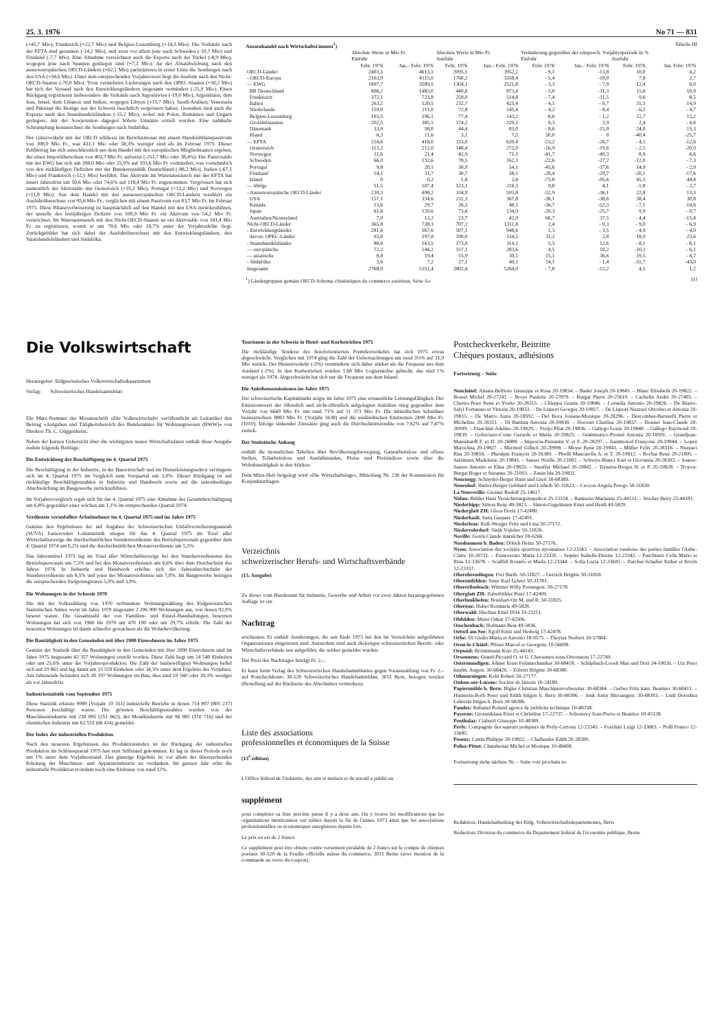25. 3. 1976 No 71 — 831
(+45,7 Mio), Frankreich (+22,7 Mio) und Belgien-Luxemburg (+14,3 Mio). Die Verkäufe nach der EFTA sind gesunken (-14,2 Mio), und zwar vor allem jene nach Schweden (-10,7 Mio) und Finnland (-7,7 Mio). Eine Abnahme verzeichnen auch die Exporte nach der Türkei (-8,9 Mio), wogegen jene nach Spanien gestiegen sind (+7,3 Mio). An der Absatzbelebung nach den aussereuropäischen OECD-Ländern (+62,1 Mio) partizipieren in erster Linie die Sendungen nach den USA (+58,6 Mio). Unter dem entsprechenden Vorjahreswert liegt die Ausfuhr nach den Nicht-OECD-Staaten (-70,0 Mio). Trotz vermehrten Lieferungen nach den OPEC-Staaten (+30,2 Mio) hat sich der Versand nach den Entwicklungsländern insgesamt vermindert (-25,9 Mio). Einen Rückgang registrieren insbesondere die Verkäufe nach Jugoslawien (-19,0 Mio), Argentinien, dem Iran, Israel, dem Libanon und Indien, wogegen Libyen (+15,7 Mio), Saudi-Arabien, Venezuela und Pakistan die Bezüge aus der Schweiz beachtlich vergrössert haben. Gesunken sind auch die Exporte nach den Staatshandelsländern (-15,2 Mio), wobei mit Polen, Rumänien und Ungarn geringere, mit der Sowjetunion dagegen höhere Umsätze erzielt wurden. Eine namhafte Schrumpfung kennzeichnet die Sendungen nach Südafrika.
Der Güterverkehr mit der OECD schliesst im Berichtsmonat mit einem Handelsbilanzpassivum von 308,0 Mio Fr., was 431,1 Mio oder 58,3% weniger sind als im Februar 1975. Dieser Fehlbetrag hat sich ausschliesslich aus dem Handel mit den europäischen Mitgliedstaaten ergeben, der einen Importüberschuss von 403,7 Mio Fr. aufweist (-251,7 Mio oder 38,4%). Der Passivsaldo mit der EWG hat sich um 208,0 Mio oder 25,9% auf 593,6 Mio Fr. vermindert, was vornehmlich von den rückläufigen Defiziten mit der Bundesrepublik Deutschland (-88,2 Mio), Italien (-67,1 Mio) und Frankreich (-52,5 Mio) herrührt. Das Aktivum im Warenaustausch mit der EFTA hat innert Jahresfrist um 50,6 Mio oder 74,6% auf 118,4 Mio Fr. zugenommen. Vergrössert hat sich namentlich der Aktivsaldo mit Oesterreich (+19,3 Mio), Portugal (+12,2 Mio) und Norwegen (+11,8 Mio). Aus dem Handel mit den aussereuropäischen OECD-Ländern resultiert ein Ausfuhrüberschuss von 95,6 Mio Fr., verglichen mit einem Passivum von 83,7 Mio Fr. im Februar 1975. Diese Bilanzverbesserung ist hauptsächlich auf den Handel mit den USA zurückzuführen, der anstelle des letztjährigen Defizits von 100,9 Mio Fr. ein Aktivum von 54,2 Mio Fr. verzeichnet. Im Warenaustausch mit den Nicht-OECD-Staaten ist ein Aktivsaldo von 341,4 Mio Fr. zu registrieren, womit er um 78,6 Mio oder 18,7% unter der Vorjahreshöhe liegt. Zurückgebildet hat sich dabei der Ausfuhrüberschuss mit den Entwicklungsländern, den Staatshandelsländern und Südafrika.
Aussenhandel nach Wirtschaftsräumen<sup>1</sup>) Tabelle III
| | Absolute Werte in Mio Fr. | | Absolute Werte in Mio Fr. | | Veränderung gegenüber der entsprech. Vorjahresperiode in % | | | |
| --- | --- | --- | --- | --- | --- | --- | --- | --- |
| | Einfuhr | | Ausfuhr | | Einfuhr | | Ausfuhr | |
| | Febr. 1976 | Jan.– Febr. 1976 | Febr. 1976 | Jan.– Febr. 1976 | Febr. 1976 | Jan.– Febr. 1976 | Febr. 1976 | Jan. Febr. 1976 |
| OECD-Länder | 2403,1 | 4613,1 | 2095,1 | 3952,2 | - 9,1 | -13,8 | 10,0 | 4,2 |
| - OECD-Europa | 2163,9 | 4115,0 | 1760,2 | 3358,4 | - 5,4 | -10,0 | 7,8 | 2,7 |
| — EWG | 1897,7 | 3589,5 | 1304,1 | 2521,8 | - 3,3 | - 7,9 | 12,4 | 8,0 |
| BR Deutschland | 806,2 | 1483,0 | 440,6 | 873,4 | - 5,0 | -11,3 | 11,6 | 10,9 |
| Frankreich | 372,1 | 723,8 | 259,0 | 514,8 | - 7,4 | -11,5 | 9,6 | 8,5 |
| Italien | 263,2 | 520,5 | 232,7 | 425,4 | - 4,1 | - 0,7 | 31,5 | 14,9 |
| Niederlande | 110,0 | 211,0 | 72,8 | 145,4 | - 4,2 | - 8,4 | - 6,2 | - 4,7 |
| Belgien-Luxemburg | 103,5 | 196,1 | 77,4 | 143,2 | 8,6 | - 1,2 | 22,7 | 15,2 |
| Grossbritannien | 202,5 | 385,5 | 174,2 | 329,1 | 9,3 | 2,9 | 2,4 | - 4,6 |
| Dänemark | 33,9 | 58,0 | 44,4 | 83,0 | - 8,6 | -15,9 | 24,0 | 15,3 |
| Irland | 6,3 | 11,6 | 3,1 | 7,5 | 50,0 | 0 | -40,4 | -25,7 |
| — EFTA | 214,6 | 418,0 | 333,0 | 620,4 | -23,2 | -26,7 | - 4,1 | -12,6 |
| Oesterreich | 113,2 | 212,0 | 148,4 | 272,0 | -16,9 | -19,6 | - 2,5 | -20,0 |
| Norwegen | 11,6 | 21,4 | 42,9 | 71,1 | -41,7 | -49,3 | 8,9 | 6,6 |
| Schweden | 66,0 | 132,6 | 78,5 | 162,1 | -22,6 | -27,2 | -12,0 | - 7,3 |
| Portugal | 9,8 | 20,1 | 30,9 | 54,1 | -45,6 | -37,6 | 14,9 | - 2,9 |
| Finnland | 14,1 | 31,7 | 30,7 | 58,5 | -28,4 | -29,7 | -20,1 | -17,6 |
| Island | 0 | 0,2 | 1,6 | 2,6 | -73,8 | -95,6 | 45,5 | 44,4 |
| — übrige | 51,5 | 107,4 | 123,1 | 216,3 | 9,8 | 4,1 | -1,8 | - 3,7 |
| - Aussereuropäische OECD-Länder | 239,3 | 498,2 | 334,9 | 593,8 | -32,9 | -36,1 | 22,8 | 13,3 |
| USA | 157,1 | 334,6 | 211,3 | 367,8 | -38,1 | -38,6 | 38,4 | 30,8 |
| Kanada | 13,6 | 29,7 | 26,3 | 48,1 | -36,7 | -52,3 | - 7,1 | -14,6 |
| Japan | 61,6 | 120,6 | 73,6 | 134,9 | -20,3 | -25,7 | 9,9 | - 0,7 |
| Australien/Neuseeland | 7,0 | 13,2 | 23,7 | 42,9 | 66,7 | 37,5 | - 4,4 | -15,4 |
| Nicht-OECD-Länder | 365,8 | 738,3 | 707,2 | 1311,8 | 2,4 | - 0,3 | - 9,0 | - 6,9 |
| - Entwicklungsländer | 281,6 | 567,6 | 507,1 | 948,6 | 1,3 | - 3,5 | - 4,9 | - 4,0 |
| davon: OPEC-Länder | 93,8 | 197,8 | 190,0 | 334,5 | 31,2 | 2,8 | 18,9 | 23,6 |
| - Staatshandelsländer | 80,6 | 163,5 | 173,0 | 314,1 | 5,5 | 12,6 | - 8,1 | - 6,1 |
| — europäische | 72,2 | 144,2 | 157,1 | 283,6 | 4,5 | 10,2 | -10,2 | - 6,1 |
| — asiatische | 8,4 | 19,4 | 15,9 | 30,5 | 15,1 | 36,6 | 19,5 | - 6,7 |
| - Südafrika | 3,6 | 7,2 | 27,1 | 49,1 | 24,1 | - 1,4 | -51,7 | -43,0 |
| Insgesamt | 2768,9 | 5351,4 | 2802,4 | 5264,0 | - 7,8 | -12,2 | 4,5 | 1,2 |
<sup>1</sup>) Ländergruppen gemäss OECD-Schema «Statistiques du commerce extérieur, Série A» (z)
Die Volkswirtschaft
Herausgeber: Eidgenössisches Volkswirtschaftsdepartement
Verlag: Schweizerisches Handelsamtsblatt
Die März-Nummer der Monatsschrift «Die Volkswirtschaft» veröffentlicht als Leitartikel den Beitrag «Aufgaben und Tätigkeitsbereich des Bundesamtes für Wohnungswesen (BWW)» von Direktor Th. C. Güggenheim.
Neben der kurzen Uebersicht über die wichtigsten neuen Wirtschaftsdaten enthält diese Ausgabe zudem folgende Beiträge:
Die Entwicklung der Beschäftigung im 4. Quartal 1975
Die Beschäftigung in der Industrie, in der Bauwirtschaft und im Dienstleistungssektor verringerte sich im 4. Quartal 1975 im Vergleich zum Vorquartal um 3,0%. Dieser Rückgang ist auf rückläufige Beschäftigtenzahlen in Industrie und Handwerk sowie auf die saisonbedingte Abschwächung im Baugewerbe zurückzuführen.
Im Vorjahresvergleich ergab sich für das 4. Quartal 1975 eine Abnahme der Gesamtbeschäftigung um 6,8% gegenüber einer solchen um 1,1% im entsprechenden Quartal 1974.
Verdienste verunfallter Arbeitnehmer im 4. Quartal 1975 und im Jahre 1975
Gemäss den Ergebnissen der auf Angaben der Schweizerischen Unfallversicherungsanstalt (SUVA) basierenden Lohnstatistik stiegen für das 4. Quartal 1975 im Total aller Wirtschaftszweige die durchschnittlichen Stundenverdienste des Betriebspersonals gegenüber dem 4. Quartal 1974 um 6,2% und die durchschnittlichen Monatsverdienste um 5,5%.
Das Jahresmittel 1975 lag im Total aller Wirtschaftszweige bei den Stundenverdiensten des Betriebspersonals um 7,5% und bei den Monatsverdiensten um 6,6% über dem Durchschnitt des Jahres 1974. In Industrie und Handwerk erhöhte sich der Jahresdurchschnitt der Stundenverdienste um 8,5% und jener der Monatsverdienste um 7,0%. Im Baugewerbe betrugen die entsprechenden Steigerungsraten 5,9% und 3,9%.
Die Wohnungen in der Schweiz 1970
Die mit der Volkszählung von 1970 verbundene Wohnungszählung des Eidgenössischen Statistischen Amtes weist im Jahre 1970 insgesamt 2 206 900 Wohnungen aus, von denen 92,9% besetzt waren. Die Gesamtzahl der von Familien- und Einzel-Haushaltungen besetzten Wohnungen hat sich von 1960 bis 1970 um 470 100 oder um 29,7% erhöht. Die Zahl der besetzten Wohnungen ist damit schneller gewachsen als die Wohnbevölkerung.
Die Bautätigkeit in den Gemeinden mit über 2000 Einwohnern im Jahre 1975
Gemäss der Statistik über die Bautätigkeit in den Gemeinden mit über 2000 Einwohnern sind im Jahre 1975 insgesamt 42 357 Wohnungen erstellt worden. Diese Zahl liegt um 14 540 Einheiten oder um 25,6% unter der Vorjahresproduktion. Die Zahl der baubewilligten Wohnungen belief sich auf 29 863 und lag damit um 15 559 Einheiten oder 34,3% unter dem Ergebnis des Vorjahres. Am Jahresende befanden sich 30 197 Wohnungen im Bau, dies sind 19 560 oder 39,3% weniger als vor Jahresfrist.
Industriestatistik vom September 1975
Diese Statistik erfasste 9989 (Vorjahr 10 351) industrielle Betriebe in denen 714 897 (805 237) Personen beschäftigt waren. Die grössten Beschäftigtenzahlen wurden von der Maschinenindustrie mit 230 895 (251 662), der Metallindustrie mit 96 081 (110 716) und der chemischen Industrie mit 63 533 (66 414) gemeldet.
Der Index der industriellen Produktion
Nach den neuesten Ergebnissen des Produktionsindex ist der Rückgang der industriellen Produktion im Schlussquartal 1975 fast zum Stillstand gekommen. Er lag in dieser Periode noch um 1% unter dem Vorjahresstand. Das günstige Ergebnis ist vor allem der überraschenden Erholung der Maschinen- und Apparateindustrie zu verdanken. Im ganzen Jahr erlitt die industrielle Produktion trotzdem noch eine Einbusse von rund 12%.
Tourismus in der Schweiz in Hotel- und Kurbetrieben 1975
Die rückläufige Tendenz des hotelorientierten Fremdenverkehrs hat sich 1975 etwas abgeschwächt. Verglichen mit 1974 ging die Zahl der Uebernachtungen um rund 3½% auf 31,9 Mio zurück. Der Binnenverkehr (-5%) verminderte sich daher stärker als die Frequenz aus dem Ausland (-2%). In den Kurbetrieben wurden 1,68 Mio Logiernächte gebucht, das sind 1% weniger als 1974. Abgeschwächt hat sich nur die Frequenz aus dem Inland.
Die Anleihensemissionen im Jahre 1975
Der schweizerische Kapitalmarkt zeigte im Jahre 1975 eine erstaunliche Leistungsfähigkeit. Der Emissionswert der öffentlich und nicht-öffentlich aufgelegten Anleihen stieg gegenüber dem Vorjahr von 6649 Mio Fr. um rund 71% auf 11 373 Mio Fr. Die inländischen Schuldner beanspruchten 8883 Mio Fr. (Vorjahr 5638) und die ausländischen Emittenten 2490 Mio Fr. (1010). Infolge sinkender Zinssätze ging auch die Durchschnittsrendite von 7,62% auf 7,47% zurück.
Der Statistische Anhang
enthält die monatlichen Tabellen über Bevölkerungsbewegung, Ganzarbeitslose und offene Stellen, Teilarbeitslose und Ausfallstunden, Preise und Preisindices sowie über die Wohnbautätigkeit in den Städten.
Dem März-Heft beigelegt wird «Die Wirtschaftslage», Mitteilung Nr. 238 der Kommission für Konjunkturfragen.
Verzeichnis
schweizerischer Berufs- und Wirtschaftsverbände
(13. Ausgabe)
Zu dieser vom Bundesamt für Industrie, Gewerbe und Arbeit vor zwei Jahren herausgegebenen Auflage ist ein
Nachtrag
erschienen. Er enthält Aenderungen, die seit Ende 1973 bei den im Verzeichnis aufgeführten Organisationen eingetreten sind. Ausserdem sind auch diejenigen schweizerischen Berufs- oder Wirtschaftsverbände neu aufgeführt, die seither gemeldet wurden.
Der Preis des Nachtrages beträgt Fr. 2.–.
Er kann beim Verlag des Schweizerischen Handelsamtsblattes gegen Vorauszahlung von Fr. 2.– auf Postcheckkonto 30-520 Schweizerisches Handelsamtsblatt, 3011 Bern, bezogen werden (Bestellung auf der Rückseite des Abschnittes vermerken).
Liste des associations
professionnelles et économiques de la Suisse
(13<sup>e</sup> édition)
L'Office fédéral de l'industrie, des arts et métiers et du travail a publié un
supplément
pour compléter sa liste précitée parue il y a deux ans. On y trouve les modifications que les organisations mentionnées ont subies depuis la fin de l'année 1973 ainsi que les associations professionnelles ou économiques enregistrées depuis lors.
Le prix en est de 2 francs.
Ce supplément peut être obtenu contre versement préalable de 2 francs sur le compte de chèques postaux 30-520 de la Feuille officielle suisse du commerce, 3011 Berne (avec mention de la commande au verso du coupon).
Postcheckverkehr, Beitritte
Chèques postaux, adhésions
Fortsetzung – Suite
Neuchâtel: Amara-Belfiore Giuseppe et Rosa 20-19834. – Bader Joseph 20-19845. – Blanc Elisabeth 20-19822. – Bosset Michel 20-27241. – Broye Paulette 20-27879. – Burgat Pierre 20-25610. – Cachelin André 20-27405. – Cherno-Peter René et Yvette 20-28315. – Chieppa Grazia 20-19846. – Cornella Antonio 20-19826. – De Biasio-Salvi Fortunato et Vittoria 20-19833. – De Liquori Georges 20-19817. – De Liquori-Nuzzaci Ottorino et Antonia 20-19815. – De Marco Anna 20-18592. – Del Boca Josiane-Monique 20-28296. – Descombes-Baruselli Pierre et Micheline 20-28311. – Di Battista Antonia 20-19838. – Docourt Charline 20-19837. – Donner Jean-Claude 20-20999. – Franchini Adelmo 20-19829. – Freijo Pilar 20-19836. – Gallego Louis 20-19840. – Gallego Raymond 20-19839. – Golisciano-Conte Gerardo et Maria 20-19825. – Grammatico-Protasi Antonia 20-18591. – Grandjean-Manssharđt F. et H. 20-26889. – Impescia-Passanisi V. et F. 20-28297. – Jeanmonod Françoise 20-19844. – Lopez Marcelina 20-19827. – Mermod Gilbert 20-20998. – Meyer René 20-19843. – Müller Félix 20-28316. – Nuzzaci Rita 20-19816. – Pheulpin François 20-16389. – Pirelli Mancarella A. et T. 20-19812. – Rochat René 20-21005. – Salzmann Madeleine 20-19841. – Sauser Noëlle 20-21002. – Schwyn-Bianci Kurt et Giovanna 20-28303. – Soares-Santos Antonio et Elisa 20-19835. – Stauffer Michael 20-19842. – Teixeira-Borges H. et P. 20-19828. – Troyon-Burgat Roger et Suzanne 20-21003. – Zanin Ida 20-19831.
Neuenegg: Schnyder-Berger Hans und Greti 30-68389.
Neuenhof: Basler-Herger Gebhard und Lisbeth 50-31823. – Ceccon Angela Perego 50-31830.
La Neuveville: Greiner Rudolf 25-14617.
Nidau: Bühler Hans Versicherungsinspektor 25-13354. – Ramseier Marianne 25-44133. – Stocker Betty 25-44181.
Niederbipp: Simon René 49-5823. – Simon-Gugelmann Ernst und Heidi 49-5829.
Niederglatt ZH: Gloor Doris 17-42480.
Niederhasli: Satta Gaspare 17-42491.
Niederlenz: Kull-Wenger Fritz und Lina 50-27172.
Niederrohrdorf: Sinik Vojislav 50-31826.
Noville: Gonin Claude maraîcher 18-6266.
Nussbaumen b. Baden: Döbeli Heinz 50-27176.
Nyon: Association des sociétés sportives nyonnaises 12-23343. – Association vaudoise des petites familles l'Aube-Claire 10-26711. – Francescato Maria 12-23335. – Jaquier Isabelle-Denise 12-23342. – Puschiasis Cella Mario et Rina 12-33678. – Scaffidi Rosario et Maria 12-23344. – Sofia Lucia 12-33681. – Zurcher-Schaller Esther et Erwin 12-23357.
Oberehrendingen: Frei Barth. 50-31827. – Gertsch Brigitte 50-31818.
Oberentfelden: Suter Karl Lehrer 50-31781.
Obererlinsbach: Wittmer Willy Postangest. 50-27178.
Oberglatt ZH: Zuberbühler Peter 17-42409.
Oberlunkhofen: Bosshart-Ott M. und R. 50-31825.
Oberönz: Huber Rosmarie 49-5828.
Oberwald: Hischier Emil 1934 19-23211.
Obfelden: Meier Oskar 17-42506.
Oeschenbach: Hofmann Beat 49-5836.
Oetwil am See: Egolf Ernst und Hedwig 17-42478.
Orbe: Di Giulio Maria et Antonio 18-9575. – Theytaz Norbert 10-57884.
Oron-le-Châtel: Pfister Marcel et Georgette 10-56698.
Orpund: Brönnimann Kurt 25-44143.
Orsonnens: Grand-Piccand O. et G. Chavannes-sous-Orsonnens 17-22740.
Ostermundigen: Johner Ernst Feinmechaniker 30-68418. – Schüpbach-Loosli Max und Dori 34-10026. – Utz Peter kaufm. Angest. 30-68420. – Zobrist Brigitte 30-68380.
Othmarsingen: Kobi Robert 50-27177.
Oulens-sur-Lucens: Société de laiterie 10-24189.
Papiermühle b. Bern: Bigler Christian Maschinenvorbereiter 30-68384. – Gerber Fritz kant. Beamter 30-68411. – Husistein-Roth Peter und Edith Ittigen b. Bern 30-68396. – Jenk Anny Büroangest. 30-68393. – Lüdi Dorothea Lehrerin Ittigen b. Bern 30-68386.
Paudex: Rubattel Roland agence de publicité technique 10-48358.
Payerne: Grossniklaus Ernst et Christiine 17-22737. – Schouwey Jean-Pierre et Béatrice 10-45128.
Penthalaz: Ciaburri Giuseppe 10-48389.
Perly: Compagnie des sapeurs pompiers de Perly-Certoux 12-23345. – Foschini Luigi 12-33683. – Polli Franco 12-33685.
Peseux: Cattin Philippe 20-19832. – Challandes Edith 20-28300.
Poliez-Pittet: Chambettaz Michel et Monique 10-48408.
Fortsetzung siehe nächste Nr. – Suite voir prochain no
Redaktion: Handelsabteilung des Eidg. Volkswirtschaftsdepartementes, Bern
Rédaction: Division du commerce du Département fédéral de l'économie publique, Berne